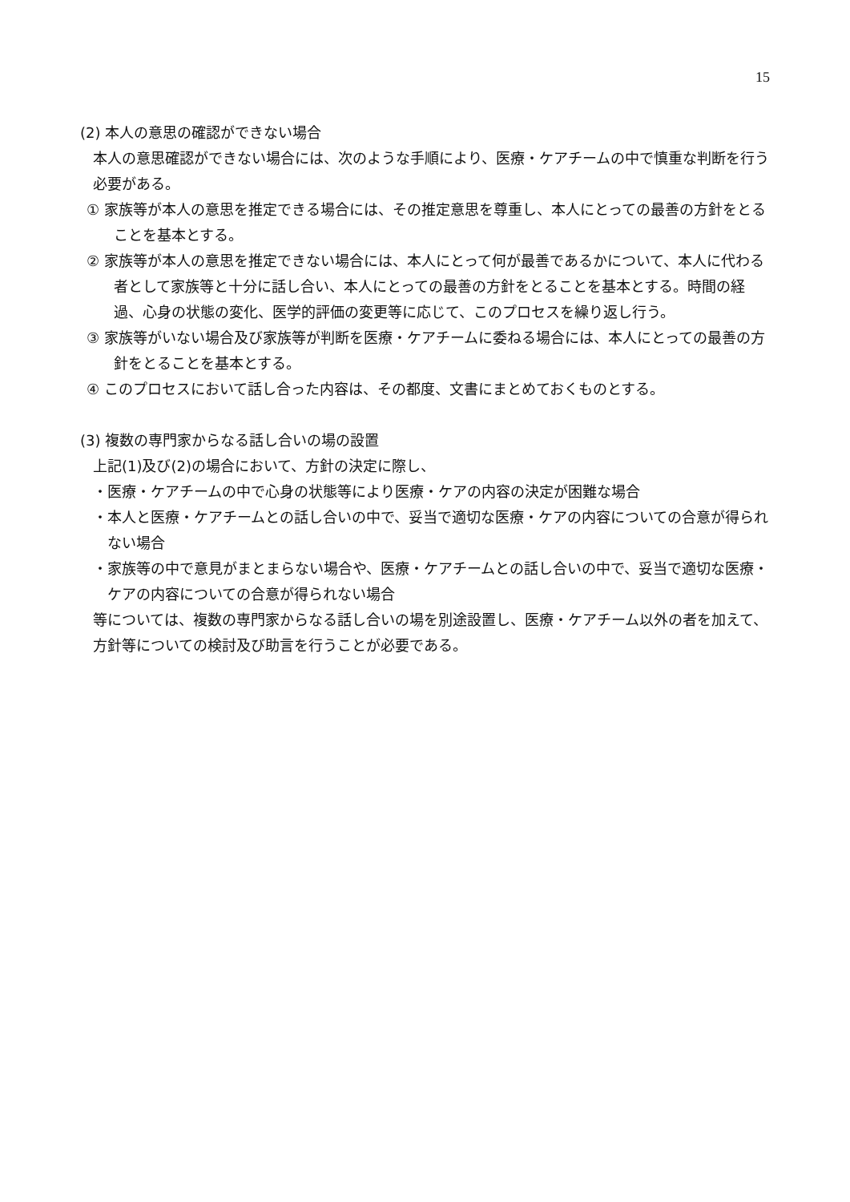15
(2) 本人の意思の確認ができない場合
本人の意思確認ができない場合には、次のような手順により、医療・ケアチームの中で慎重な判断を行う必要がある。
① 家族等が本人の意思を推定できる場合には、その推定意思を尊重し、本人にとっての最善の方針をとることを基本とする。
② 家族等が本人の意思を推定できない場合には、本人にとって何が最善であるかについて、本人に代わる者として家族等と十分に話し合い、本人にとっての最善の方針をとることを基本とする。時間の経過、心身の状態の変化、医学的評価の変更等に応じて、このプロセスを繰り返し行う。
③ 家族等がいない場合及び家族等が判断を医療・ケアチームに委ねる場合には、本人にとっての最善の方針をとることを基本とする。
④ このプロセスにおいて話し合った内容は、その都度、文書にまとめておくものとする。
(3) 複数の専門家からなる話し合いの場の設置
上記(1)及び(2)の場合において、方針の決定に際し、
・医療・ケアチームの中で心身の状態等により医療・ケアの内容の決定が困難な場合
・本人と医療・ケアチームとの話し合いの中で、妥当で適切な医療・ケアの内容についての合意が得られない場合
・家族等の中で意見がまとまらない場合や、医療・ケアチームとの話し合いの中で、妥当で適切な医療・ケアの内容についての合意が得られない場合
等については、複数の専門家からなる話し合いの場を別途設置し、医療・ケアチーム以外の者を加えて、方針等についての検討及び助言を行うことが必要である。